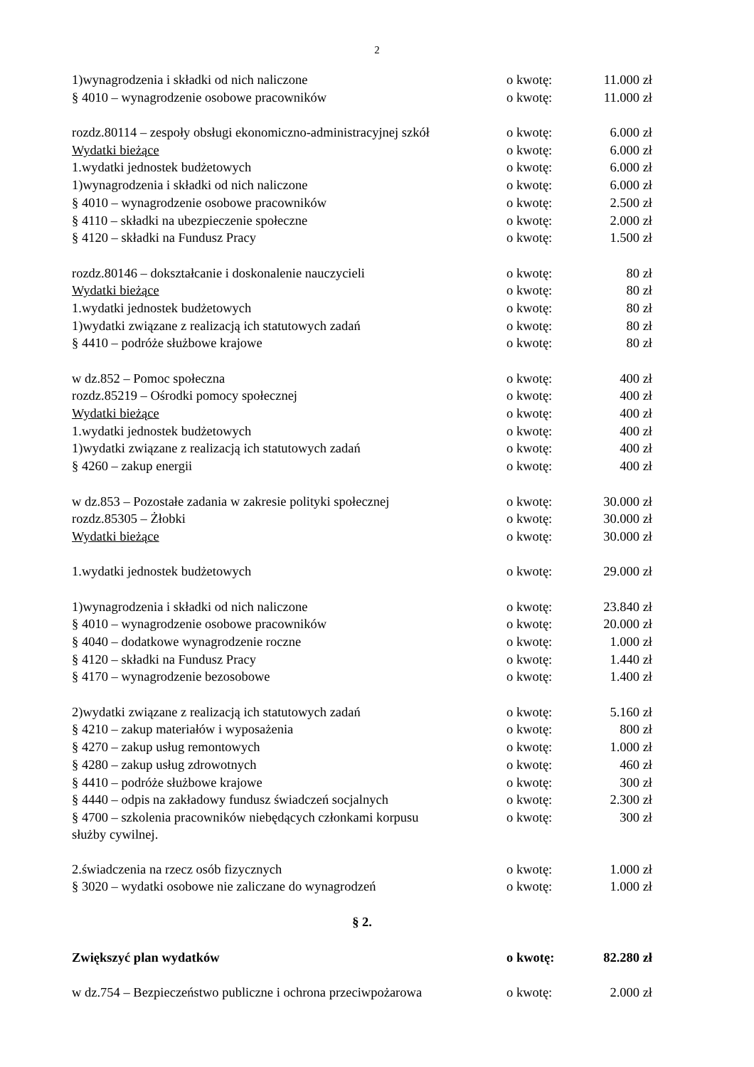2
| 1)wynagrodzenia i składki od nich naliczone | o kwotę: | 11.000 zł |
| § 4010 – wynagrodzenie osobowe pracowników | o kwotę: | 11.000 zł |
| rozdz.80114 – zespoły obsługi ekonomiczno-administracyjnej szkół | o kwotę: | 6.000 zł |
| Wydatki bieżące | o kwotę: | 6.000 zł |
| 1.wydatki jednostek budżetowych | o kwotę: | 6.000 zł |
| 1)wynagrodzenia i składki od nich naliczone | o kwotę: | 6.000 zł |
| § 4010 – wynagrodzenie osobowe pracowników | o kwotę: | 2.500 zł |
| § 4110 – składki na ubezpieczenie społeczne | o kwotę: | 2.000 zł |
| § 4120 – składki na Fundusz Pracy | o kwotę: | 1.500 zł |
| rozdz.80146 – dokształcanie i doskonalenie nauczycieli | o kwotę: | 80 zł |
| Wydatki bieżące | o kwotę: | 80 zł |
| 1.wydatki jednostek budżetowych | o kwotę: | 80 zł |
| 1)wydatki związane z realizacją ich statutowych zadań | o kwotę: | 80 zł |
| § 4410 – podróże służbowe krajowe | o kwotę: | 80 zł |
| w dz.852 – Pomoc społeczna | o kwotę: | 400 zł |
| rozdz.85219 – Ośrodki pomocy społecznej | o kwotę: | 400 zł |
| Wydatki bieżące | o kwotę: | 400 zł |
| 1.wydatki jednostek budżetowych | o kwotę: | 400 zł |
| 1)wydatki związane z realizacją ich statutowych zadań | o kwotę: | 400 zł |
| § 4260 – zakup energii | o kwotę: | 400 zł |
| w dz.853 – Pozostałe zadania w zakresie polityki społecznej | o kwotę: | 30.000 zł |
| rozdz.85305 – Żłobki | o kwotę: | 30.000 zł |
| Wydatki bieżące | o kwotę: | 30.000 zł |
| 1.wydatki jednostek budżetowych | o kwotę: | 29.000 zł |
| 1)wynagrodzenia i składki od nich naliczone | o kwotę: | 23.840 zł |
| § 4010 – wynagrodzenie osobowe pracowników | o kwotę: | 20.000 zł |
| § 4040 – dodatkowe wynagrodzenie roczne | o kwotę: | 1.000 zł |
| § 4120 – składki na Fundusz Pracy | o kwotę: | 1.440 zł |
| § 4170 – wynagrodzenie bezosobowe | o kwotę: | 1.400 zł |
| 2)wydatki związane z realizacją ich statutowych zadań | o kwotę: | 5.160 zł |
| § 4210 – zakup materiałów i wyposażenia | o kwotę: | 800 zł |
| § 4270 – zakup usług remontowych | o kwotę: | 1.000 zł |
| § 4280 – zakup usług zdrowotnych | o kwotę: | 460 zł |
| § 4410 – podróże służbowe krajowe | o kwotę: | 300 zł |
| § 4440 – odpis na zakładowy fundusz świadczeń socjalnych | o kwotę: | 2.300 zł |
| § 4700 – szkolenia pracowników niebędących członkami korpusu służby cywilnej. | o kwotę: | 300 zł |
| 2.świadczenia na rzecz osób fizycznych | o kwotę: | 1.000 zł |
| § 3020 – wydatki osobowe nie zaliczane do wynagrodzeń | o kwotę: | 1.000 zł |
| § 2. | | |
| Zwiększyć plan wydatków | o kwotę: | 82.280 zł |
| w dz.754 – Bezpieczeństwo publiczne i ochrona przeciwpożarowa | o kwotę: | 2.000 zł |